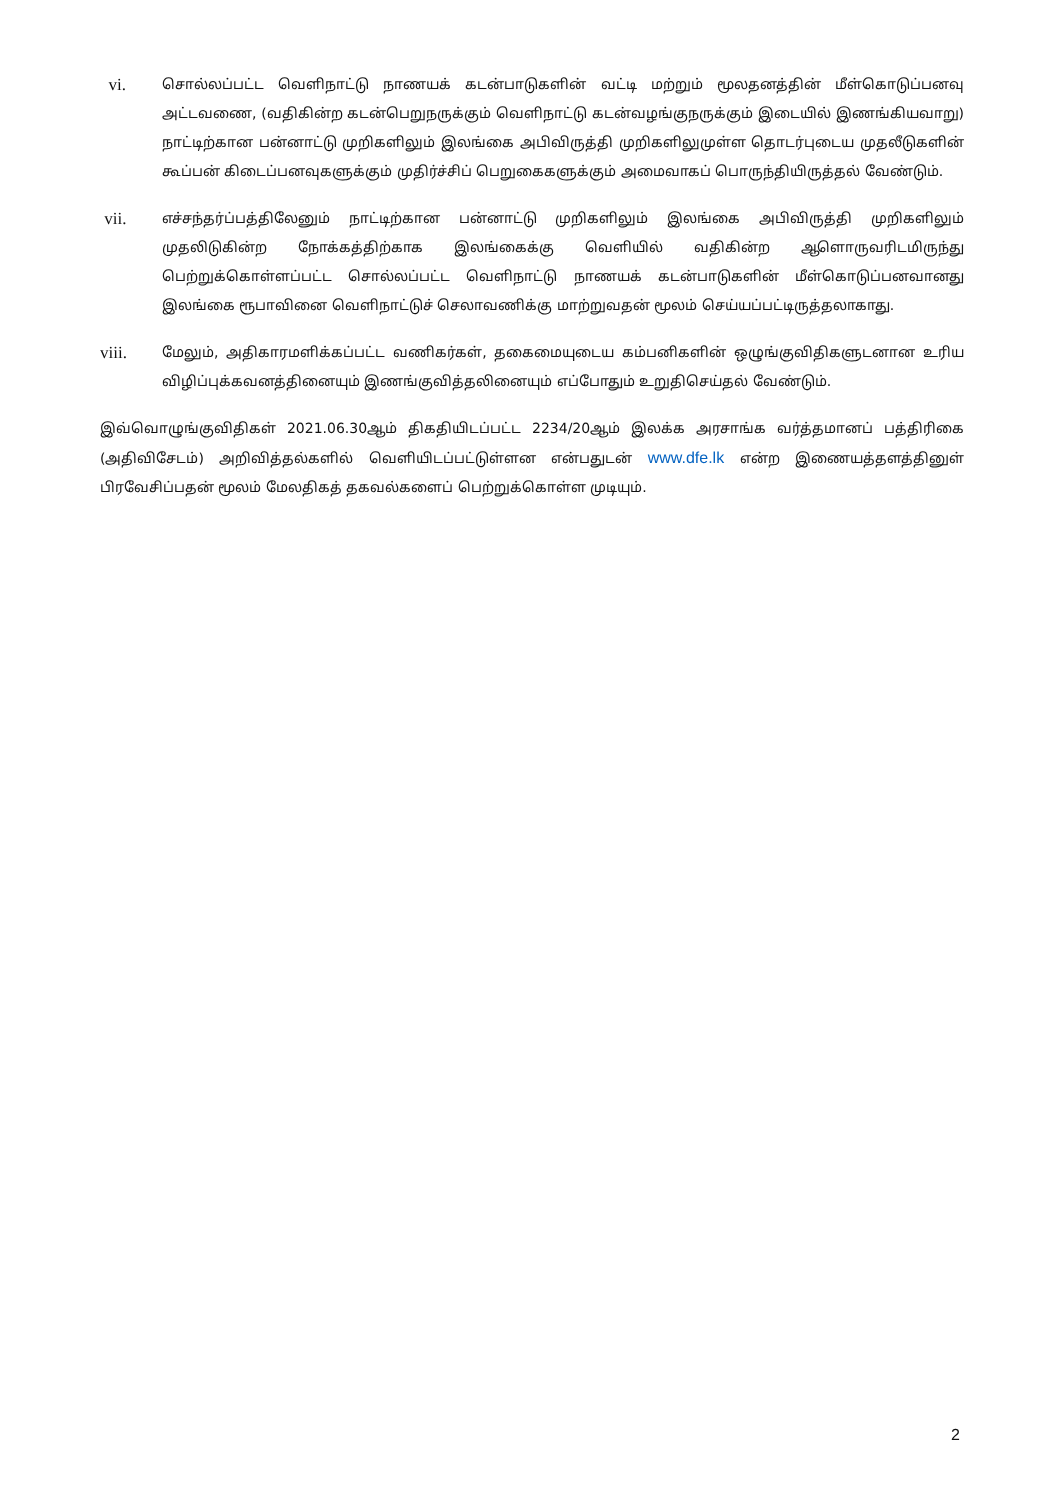vi.
சொல்லப்பட்ட வெளிநாட்டு நாணயக் கடன்பாடுகளின் வட்டி மற்றும் மூலதனத்தின் மீள்கொடுப்பனவு அட்டவணை, (வதிகின்ற கடன்பெறுநருக்கும் வெளிநாட்டு கடன்வழங்குநருக்கும் இடையில் இணங்கியவாறு) நாட்டிற்கான பன்னாட்டு முறிகளிலும் இலங்கை அபிவிருத்தி முறிகளிலுமுள்ள தொடர்புடைய முதலீடுகளின் கூப்பன் கிடைப்பனவுகளுக்கும் முதிர்ச்சிப் பெறுகைகளுக்கும் அமைவாகப் பொருந்தியிருத்தல் வேண்டும்.
vii.
எச்சந்தர்ப்பத்திலேனும் நாட்டிற்கான பன்னாட்டு முறிகளிலும் இலங்கை அபிவிருத்தி முறிகளிலும் முதலிடுகின்ற நோக்கத்திற்காக இலங்கைக்கு வெளியில் வதிகின்ற ஆளொருவரிடமிருந்து பெற்றுக்கொள்ளப்பட்ட சொல்லப்பட்ட வெளிநாட்டு நாணயக் கடன்பாடுகளின் மீள்கொடுப்பனவானது இலங்கை ரூபாவினை வெளிநாட்டுச் செலாவணிக்கு மாற்றுவதன் மூலம் செய்யப்பட்டிருத்தலாகாது.
viii.
மேலும், அதிகாரமளிக்கப்பட்ட வணிகர்கள், தகைமையுடைய கம்பனிகளின் ஒழுங்குவிதிகளுடனான உரிய விழிப்புக்கவனத்தினையும் இணங்குவித்தலினையும் எப்போதும் உறுதிசெய்தல் வேண்டும்.
இவ்வொழுங்குவிதிகள் 2021.06.30ஆம் திகதியிடப்பட்ட 2234/20ஆம் இலக்க அரசாங்க வர்த்தமானப் பத்திரிகை (அதிவிசேடம்) அறிவித்தல்களில் வெளியிடப்பட்டுள்ளன என்பதுடன் www.dfe.lk என்ற இணையத்தளத்தினுள் பிரவேசிப்பதன் மூலம் மேலதிகத் தகவல்களைப் பெற்றுக்கொள்ள முடியும்.
2